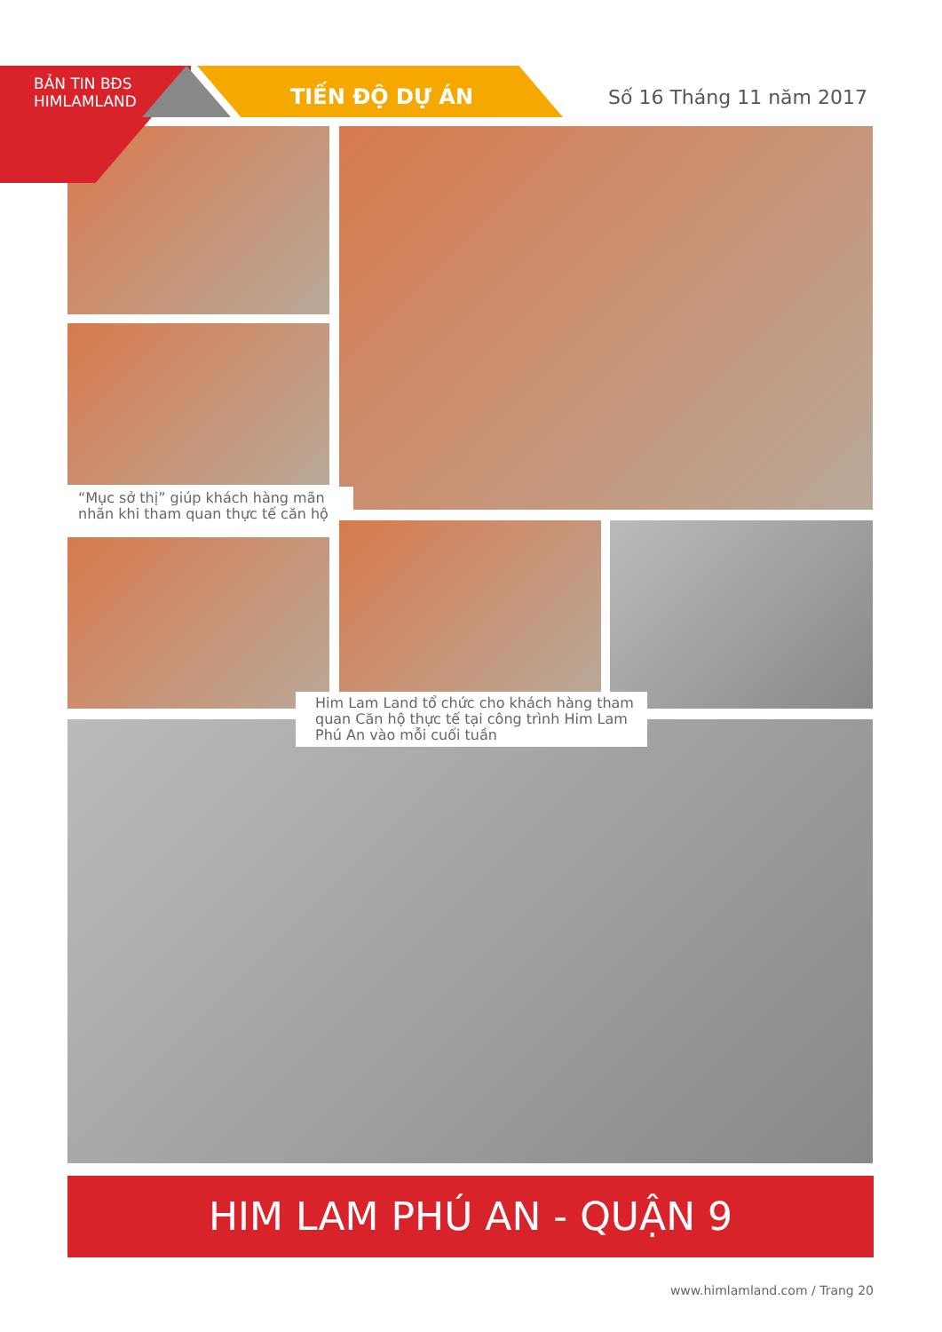BẢN TIN BĐS
HIMLAMLAND
TIẾN ĐỘ DỰ ÁN Số 16 Tháng 11 năm 2017
“Mục sở thị” giúp khách hàng mãn nhãn khi tham quan thực tế căn hộ
Him Lam Land tổ chức cho khách hàng tham quan Căn hộ thực tế tại công trình Him Lam Phú An vào mỗi cuối tuần
HIM LAM PHÚ AN - QUẬN 9
www.himlamland.com / Trang 20